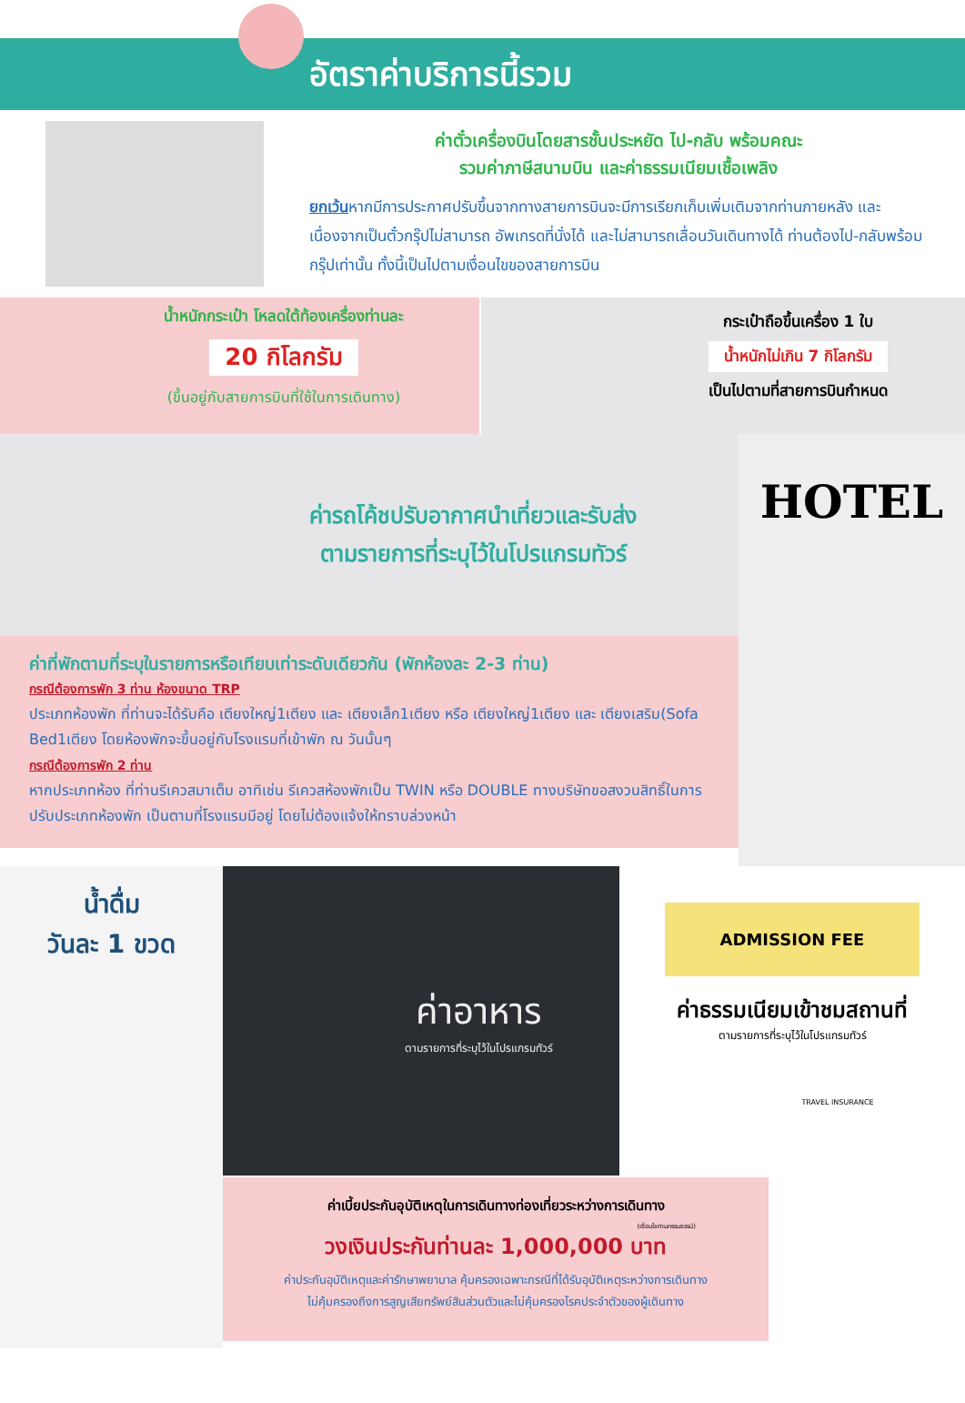อัตราค่าบริการนี้รวม
ค่าตั๋วเครื่องบินโดยสารชั้นประหยัด ไป-กลับ พร้อมคณะ
รวมค่าภาษีสนามบิน และค่าธรรมเนียมเชื้อเพลิง
ยกเว้นหากมีการประกาศปรับขึ้นจากทางสายการบินจะมีการเรียกเก็บเพิ่มเติมจากท่านภายหลัง และเนื่องจากเป็นตั๋วกรุ๊ปไม่สามารถ อัพเกรดที่นั่งได้ และไม่สามารถเลื่อนวันเดินทางได้ ท่านต้องไป-กลับพร้อมกรุ๊ปเท่านั้น ทั้งนี้เป็นไปตามเงื่อนไขของสายการบิน
น้ำหนักกระเป๋า โหลดใต้ท้องเครื่องท่านละ
20 กิโลกรัม
(ขึ้นอยู่กับสายการบินที่ใช้ในการเดินทาง)
กระเป๋าถือขึ้นเครื่อง 1 ใบ
น้ำหนักไม่เกิน 7 กิโลกรัม
เป็นไปตามที่สายการบินกำหนด
ค่ารถโค้ชปรับอากาศนำเที่ยวและรับส่ง
ตามรายการที่ระบุไว้ในโปรแกรมทัวร์
ค่าที่พักตามที่ระบุในรายการหรือเทียบเท่าระดับเดียวกัน (พักห้องละ 2-3 ท่าน)
กรณีต้องการพัก 3 ท่าน ห้องขนาด TRP
ประเภทห้องพัก ที่ท่านจะได้รับคือ เตียงใหญ่1เตียง และ เตียงเล็ก1เตียง หรือ เตียงใหญ่1เตียง และ เตียงเสริม(Sofa Bed1เตียง โดยห้องพักจะขึ้นอยู่กับโรงแรมที่เข้าพัก ณ วันนั้นๆ
กรณีต้องการพัก 2 ท่าน
หากประเภทห้อง ที่ท่านรีเควสมาเต็ม อาทิเช่น รีเควสห้องพักเป็น TWIN หรือ DOUBLE ทางบริษัทขอสงวนสิทธิ์ในการปรับประเภทห้องพัก เป็นตามที่โรงแรมมีอยู่ โดยไม่ต้องแจ้งให้ทราบล่วงหน้า
HOTEL
น้ำดื่ม
วันละ 1 ขวด
ค่าอาหาร
ตามรายการที่ระบุไว้ในโปรแกรมทัวร์
ค่าเบี้ยประกันอุบัติเหตุในการเดินทางท่องเที่ยวระหว่างการเดินทาง
(เงื่อนไขตามกรรมธรรม์)
วงเงินประกันท่านละ 1,000,000 บาท
ค่าประกันอุบัติเหตุและค่ารักษาพยาบาล คุ้มครองเฉพาะกรณีที่ได้รับอุบัติเหตุระหว่างการเดินทาง
ไม่คุ้มครองถึงการสูญเสียทรัพย์สินส่วนตัวและไม่คุ้มครองโรคประจำตัวของผู้เดินทาง
ADMISSION FEE
ค่าธรรมเนียมเข้าชมสถานที่
ตามรายการที่ระบุไว้ในโปรแกรมทัวร์
TRAVEL INSURANCE